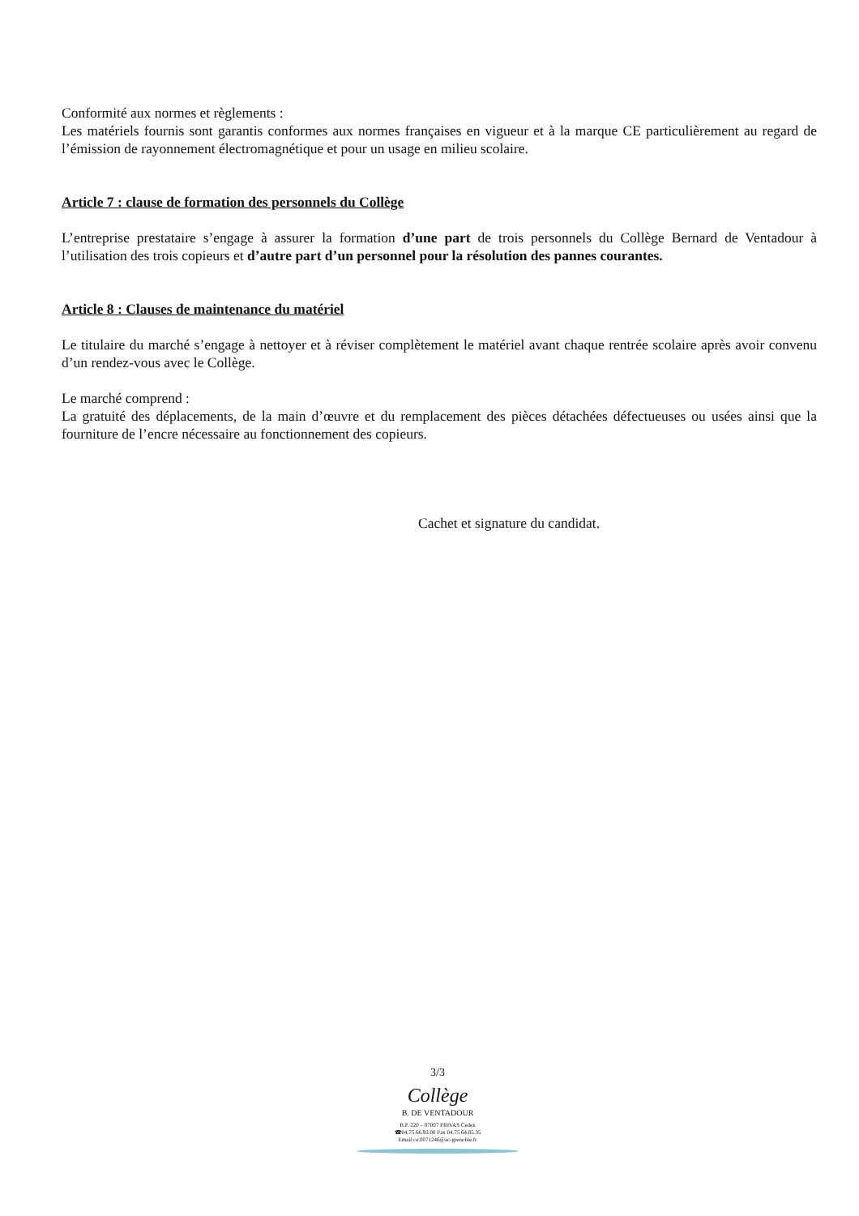Conformité aux normes et règlements :
Les matériels fournis sont garantis conformes aux normes françaises en vigueur et à la marque CE particulièrement au regard de l’émission de rayonnement électromagnétique et pour un usage en milieu scolaire.
Article 7 : clause de formation des personnels du Collège
L’entreprise prestataire s’engage à assurer la formation d’une part de trois personnels du Collège Bernard de Ventadour à l’utilisation des trois copieurs et d’autre part d’un personnel pour la résolution des pannes courantes.
Article 8 : Clauses de maintenance du matériel
Le titulaire du marché s’engage à nettoyer et à réviser complètement le matériel avant chaque rentrée scolaire après avoir convenu d’un rendez-vous avec le Collège.
Le marché comprend :
La gratuité des déplacements, de la main d’œuvre et du remplacement des pièces détachées défectueuses ou usées ainsi que la fourniture de l’encre nécessaire au fonctionnement des copieurs.
Cachet et signature du candidat.
3/3
Collège
B. DE VENTADOUR
B.P. 220 – 07007 PRIVAS Cedex
☎04.75.66.93.00 Fax 04.75.64.05.35
Email ce.0071246@ac-grenoble.fr